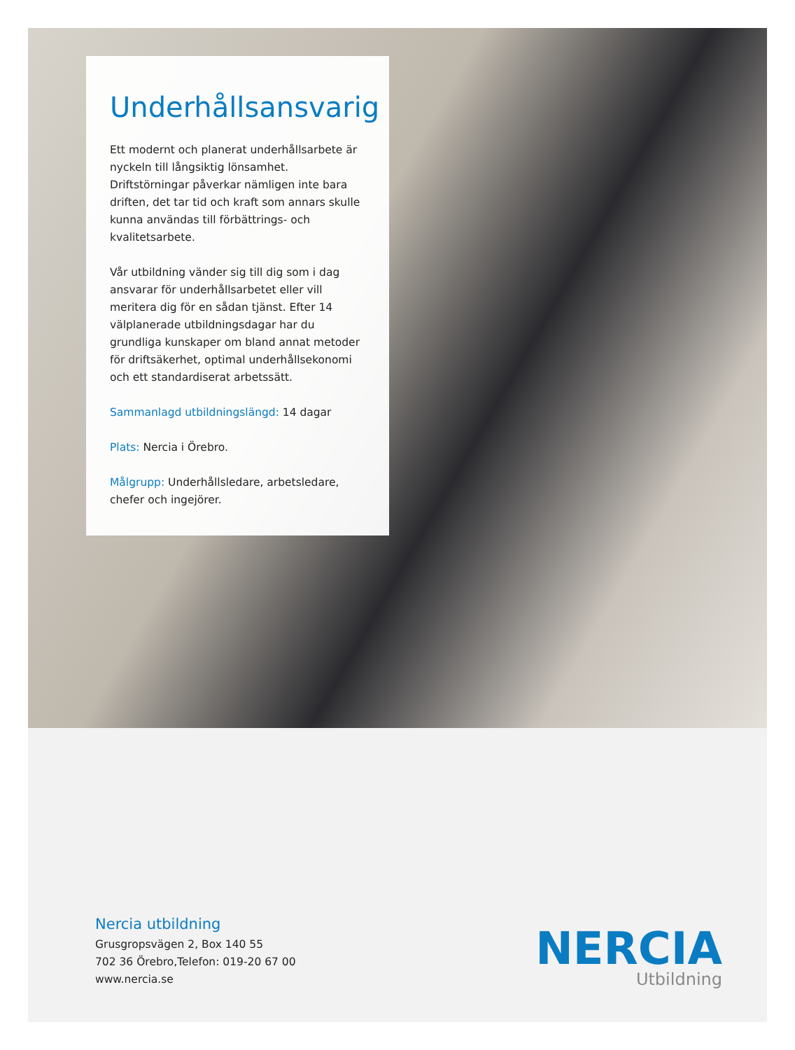Underhållsansvarig
Ett modernt och planerat underhållsarbete är nyckeln till långsiktig lönsamhet. Driftstörningar påverkar nämligen inte bara driften, det tar tid och kraft som annars skulle kunna användas till förbättrings- och kvalitetsarbete.
Vår utbildning vänder sig till dig som i dag ansvarar för underhållsarbetet eller vill meritera dig för en sådan tjänst. Efter 14 välplanerade utbildningsdagar har du grundliga kunskaper om bland annat metoder för driftsäkerhet, optimal underhållsekonomi och ett standardiserat arbetssätt.
Sammanlagd utbildningslängd: 14 dagar
Plats: Nercia i Örebro.
Målgrupp: Underhållsledare, arbetsledare, chefer och ingejörer.
Nercia utbildning
Grusgropsvägen 2, Box 140 55
702 36 Örebro,Telefon: 019-20 67 00
www.nercia.se
NERCIA
Utbildning